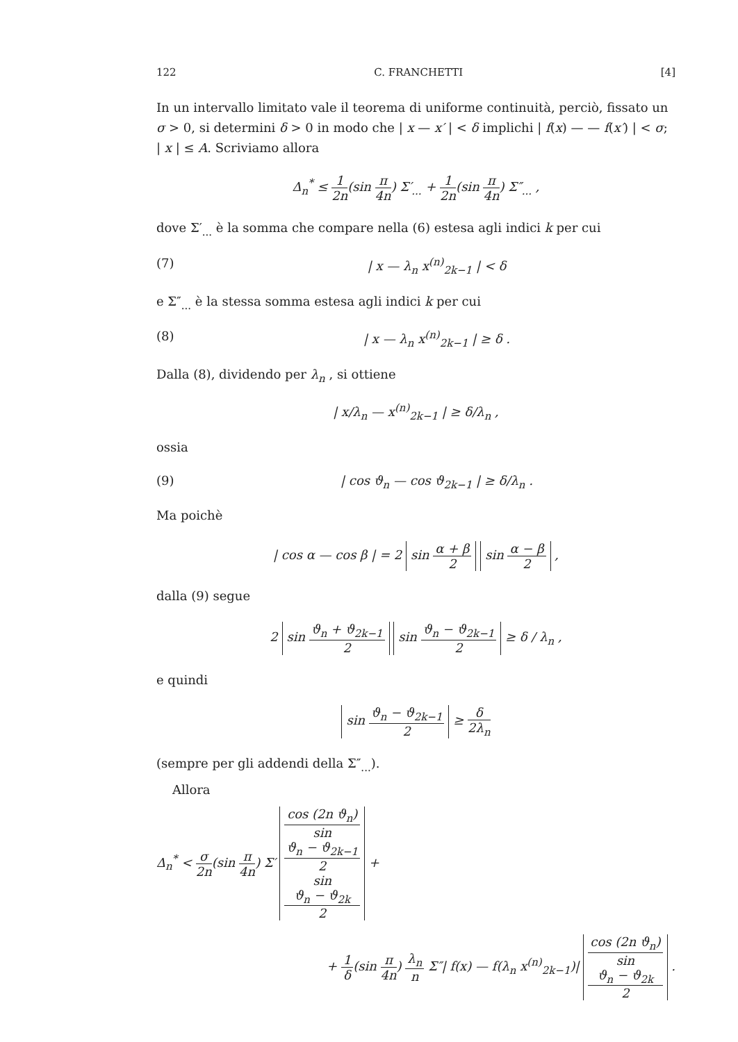122 C. FRANCHETTI [4]
In un intervallo limitato vale il teorema di uniforme continuità, perciò, fissato un σ > 0, si determini δ > 0 in modo che | x — x′ | < δ implichi | f(x) — — f(x′) | < σ; | x | ≤ A. Scriviamo allora
Δ<sub>n</sub><sup>*</sup> ≤ 1 2n(sin π 4n) Σ′<sub>...</sub> + 1 2n(sin π 4n) Σ″<sub>...</sub> ,
dove Σ′<sub>...</sub> è la somma che compare nella (6) estesa agli indici k per cui
(7) | x — λ<sub>n</sub> x<sup>(n)</sup><sub>2k−1</sub> | < δ
e Σ″<sub>...</sub> è la stessa somma estesa agli indici k per cui
(8) | x — λ<sub>n</sub> x<sup>(n)</sup><sub>2k−1</sub> | ≥ δ .
Dalla (8), dividendo per λ<sub>n</sub> , si ottiene
| x/λ<sub>n</sub> — x<sup>(n)</sup><sub>2k−1</sub> | ≥ δ/λ<sub>n</sub> ,
ossia
(9) | cos ϑ<sub>n</sub> — cos ϑ<sub>2k−1</sub> | ≥ δ/λ<sub>n</sub> .
Ma poichè
| cos α — cos β | = 2 sin α + β 2 sin α − β 2 ,
dalla (9) segue
2 sin ϑ<sub>n</sub> + ϑ<sub>2k−1</sub> 2 sin ϑ<sub>n</sub> − ϑ<sub>2k−1</sub> 2 ≥ δ / λ<sub>n</sub> ,
e quindi
sin ϑ<sub>n</sub> − ϑ<sub>2k−1</sub> 2 ≥ δ 2λ<sub>n</sub>
(sempre per gli addendi della Σ″<sub>...</sub>).
Allora
Δ<sub>n</sub><sup>*</sup> < σ 2n(sin π 4n) Σ′ cos (2n ϑ<sub>n</sub>) sin
ϑ<sub>n</sub> − ϑ<sub>2k−1</sub>
2
sin
ϑ<sub>n</sub> − ϑ<sub>2k</sub>
2 +
+ 1 δ(sin π 4n) λ<sub>n</sub> n Σ″| f(x) — f(λ<sub>n</sub> x<sup>(n)</sup><sub>2k−1</sub>)| cos (2n ϑ<sub>n</sub>) sin
ϑ<sub>n</sub> − ϑ<sub>2k</sub>
2 .